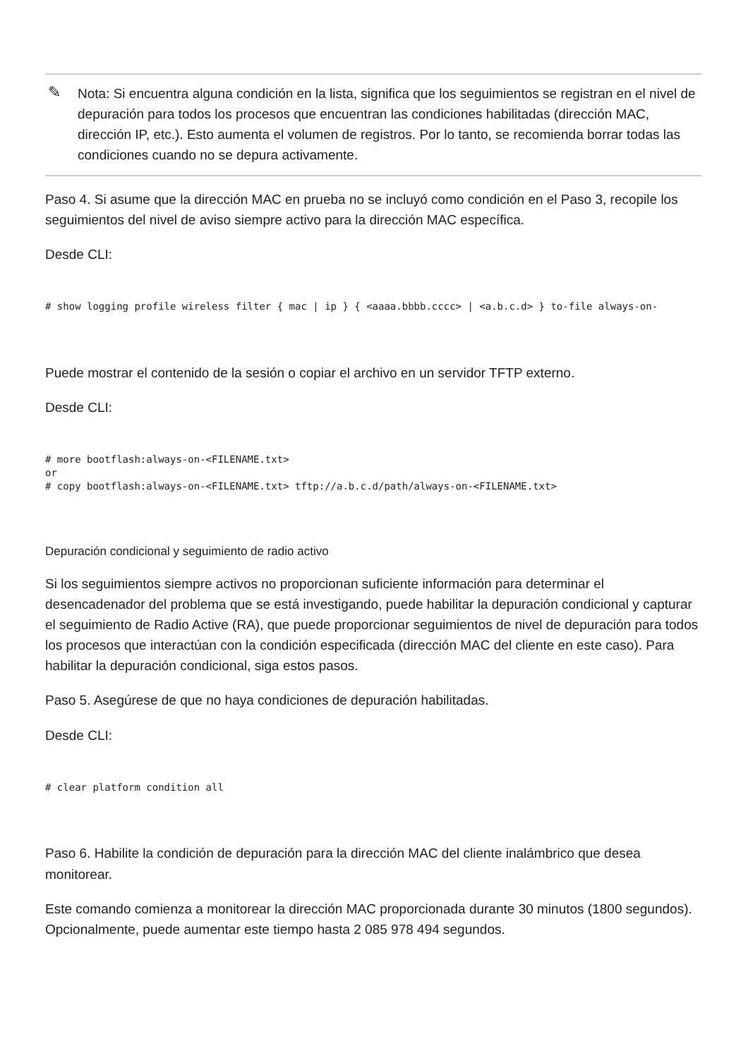✎ Nota: Si encuentra alguna condición en la lista, significa que los seguimientos se registran en el nivel de depuración para todos los procesos que encuentran las condiciones habilitadas (dirección MAC, dirección IP, etc.). Esto aumenta el volumen de registros. Por lo tanto, se recomienda borrar todas las condiciones cuando no se depura activamente.
Paso 4. Si asume que la dirección MAC en prueba no se incluyó como condición en el Paso 3, recopile los seguimientos del nivel de aviso siempre activo para la dirección MAC específica.
Desde CLI:
# show logging profile wireless filter { mac | ip } { <aaaa.bbbb.cccc> | <a.b.c.d> } to-file always-on-
Puede mostrar el contenido de la sesión o copiar el archivo en un servidor TFTP externo.
Desde CLI:
# more bootflash:always-on-<FILENAME.txt>
or
# copy bootflash:always-on-<FILENAME.txt> tftp://a.b.c.d/path/always-on-<FILENAME.txt>
Depuración condicional y seguimiento de radio activo
Si los seguimientos siempre activos no proporcionan suficiente información para determinar el desencadenador del problema que se está investigando, puede habilitar la depuración condicional y capturar el seguimiento de Radio Active (RA), que puede proporcionar seguimientos de nivel de depuración para todos los procesos que interactúan con la condición especificada (dirección MAC del cliente en este caso). Para habilitar la depuración condicional, siga estos pasos.
Paso 5. Asegúrese de que no haya condiciones de depuración habilitadas.
Desde CLI:
# clear platform condition all
Paso 6. Habilite la condición de depuración para la dirección MAC del cliente inalámbrico que desea monitorear.
Este comando comienza a monitorear la dirección MAC proporcionada durante 30 minutos (1800 segundos). Opcionalmente, puede aumentar este tiempo hasta 2 085 978 494 segundos.